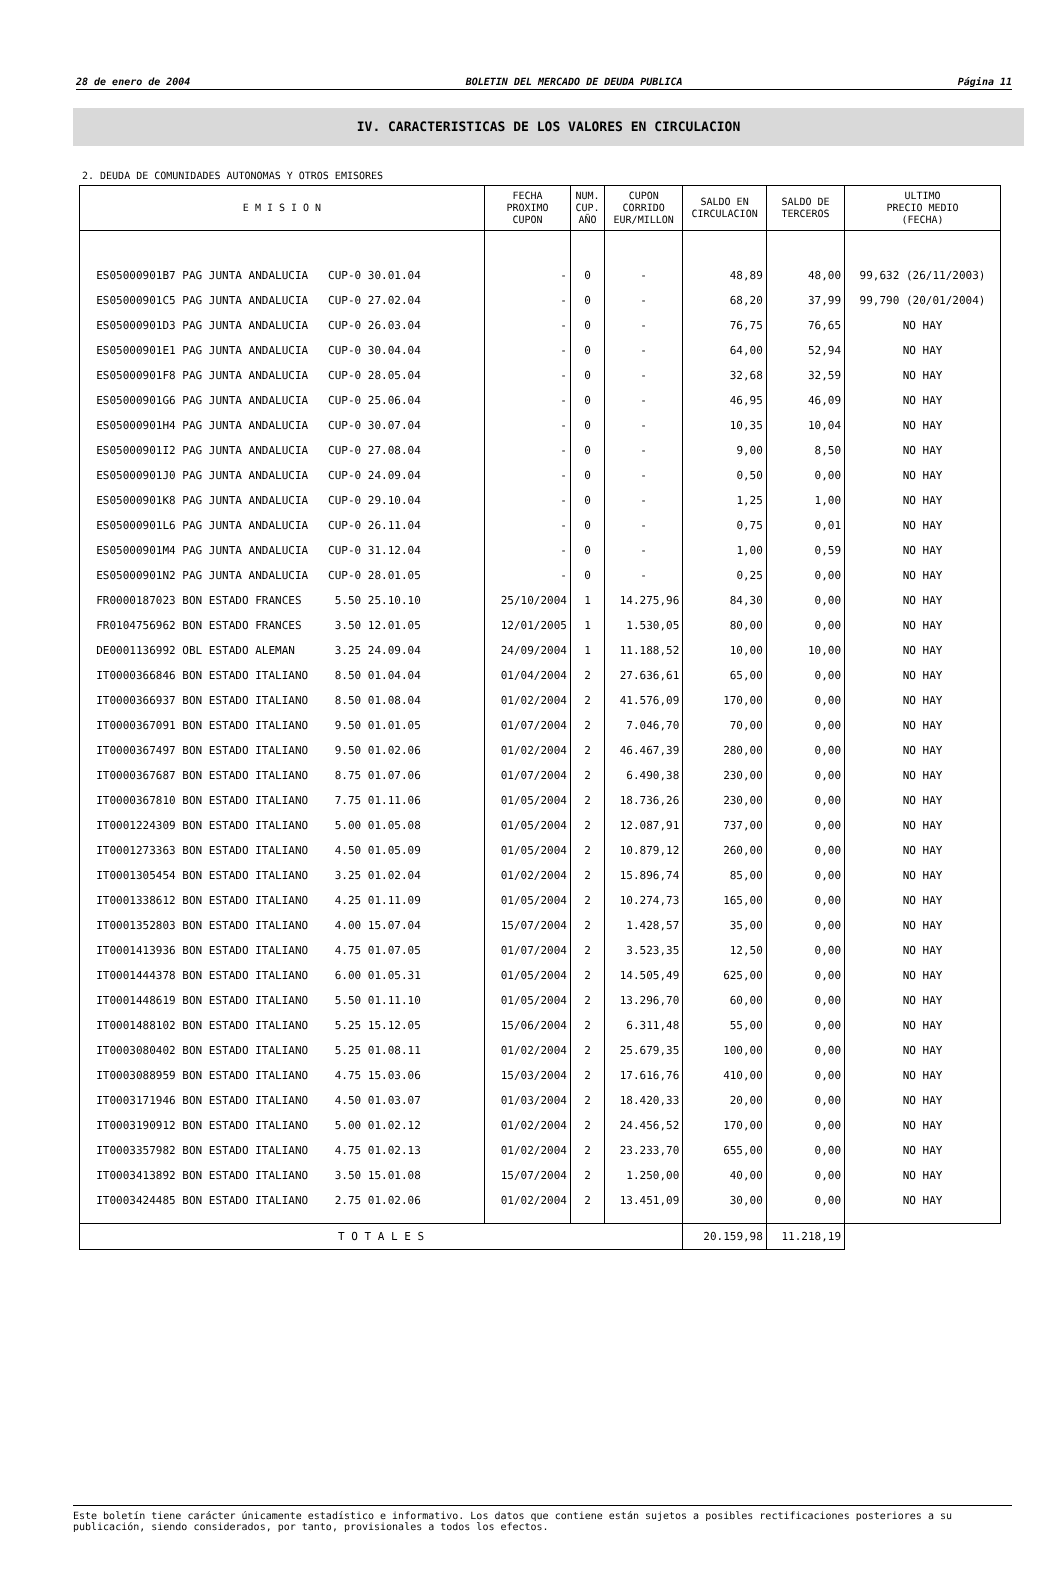28 de enero de 2004 BOLETIN DEL MERCADO DE DEUDA PUBLICA Página 11
IV. CARACTERISTICAS DE LOS VALORES EN CIRCULACION
2. DEUDA DE COMUNIDADES AUTONOMAS Y OTROS EMISORES
| E M I S I O N | FECHA PROXIMO CUPON | NUM. CUP. AÑO | CUPON CORRIDO EUR/MILLON | SALDO EN CIRCULACION | SALDO DE TERCEROS | ULTIMO PRECIO MEDIO (FECHA) |
| --- | --- | --- | --- | --- | --- | --- |
| ES05000901B7 PAG JUNTA ANDALUCIA CUP-0 30.01.04 | - | 0 | - | 48,89 | 48,00 | 99,632 (26/11/2003) |
| ES05000901C5 PAG JUNTA ANDALUCIA CUP-0 27.02.04 | - | 0 | - | 68,20 | 37,99 | 99,790 (20/01/2004) |
| ES05000901D3 PAG JUNTA ANDALUCIA CUP-0 26.03.04 | - | 0 | - | 76,75 | 76,65 | NO HAY |
| ES05000901E1 PAG JUNTA ANDALUCIA CUP-0 30.04.04 | - | 0 | - | 64,00 | 52,94 | NO HAY |
| ES05000901F8 PAG JUNTA ANDALUCIA CUP-0 28.05.04 | - | 0 | - | 32,68 | 32,59 | NO HAY |
| ES05000901G6 PAG JUNTA ANDALUCIA CUP-0 25.06.04 | - | 0 | - | 46,95 | 46,09 | NO HAY |
| ES05000901H4 PAG JUNTA ANDALUCIA CUP-0 30.07.04 | - | 0 | - | 10,35 | 10,04 | NO HAY |
| ES05000901I2 PAG JUNTA ANDALUCIA CUP-0 27.08.04 | - | 0 | - | 9,00 | 8,50 | NO HAY |
| ES05000901J0 PAG JUNTA ANDALUCIA CUP-0 24.09.04 | - | 0 | - | 0,50 | 0,00 | NO HAY |
| ES05000901K8 PAG JUNTA ANDALUCIA CUP-0 29.10.04 | - | 0 | - | 1,25 | 1,00 | NO HAY |
| ES05000901L6 PAG JUNTA ANDALUCIA CUP-0 26.11.04 | - | 0 | - | 0,75 | 0,01 | NO HAY |
| ES05000901M4 PAG JUNTA ANDALUCIA CUP-0 31.12.04 | - | 0 | - | 1,00 | 0,59 | NO HAY |
| ES05000901N2 PAG JUNTA ANDALUCIA CUP-0 28.01.05 | - | 0 | - | 0,25 | 0,00 | NO HAY |
| FR0000187023 BON ESTADO FRANCES 5.50 25.10.10 | 25/10/2004 | 1 | 14.275,96 | 84,30 | 0,00 | NO HAY |
| FR0104756962 BON ESTADO FRANCES 3.50 12.01.05 | 12/01/2005 | 1 | 1.530,05 | 80,00 | 0,00 | NO HAY |
| DE0001136992 OBL ESTADO ALEMAN 3.25 24.09.04 | 24/09/2004 | 1 | 11.188,52 | 10,00 | 10,00 | NO HAY |
| IT0000366846 BON ESTADO ITALIANO 8.50 01.04.04 | 01/04/2004 | 2 | 27.636,61 | 65,00 | 0,00 | NO HAY |
| IT0000366937 BON ESTADO ITALIANO 8.50 01.08.04 | 01/02/2004 | 2 | 41.576,09 | 170,00 | 0,00 | NO HAY |
| IT0000367091 BON ESTADO ITALIANO 9.50 01.01.05 | 01/07/2004 | 2 | 7.046,70 | 70,00 | 0,00 | NO HAY |
| IT0000367497 BON ESTADO ITALIANO 9.50 01.02.06 | 01/02/2004 | 2 | 46.467,39 | 280,00 | 0,00 | NO HAY |
| IT0000367687 BON ESTADO ITALIANO 8.75 01.07.06 | 01/07/2004 | 2 | 6.490,38 | 230,00 | 0,00 | NO HAY |
| IT0000367810 BON ESTADO ITALIANO 7.75 01.11.06 | 01/05/2004 | 2 | 18.736,26 | 230,00 | 0,00 | NO HAY |
| IT0001224309 BON ESTADO ITALIANO 5.00 01.05.08 | 01/05/2004 | 2 | 12.087,91 | 737,00 | 0,00 | NO HAY |
| IT0001273363 BON ESTADO ITALIANO 4.50 01.05.09 | 01/05/2004 | 2 | 10.879,12 | 260,00 | 0,00 | NO HAY |
| IT0001305454 BON ESTADO ITALIANO 3.25 01.02.04 | 01/02/2004 | 2 | 15.896,74 | 85,00 | 0,00 | NO HAY |
| IT0001338612 BON ESTADO ITALIANO 4.25 01.11.09 | 01/05/2004 | 2 | 10.274,73 | 165,00 | 0,00 | NO HAY |
| IT0001352803 BON ESTADO ITALIANO 4.00 15.07.04 | 15/07/2004 | 2 | 1.428,57 | 35,00 | 0,00 | NO HAY |
| IT0001413936 BON ESTADO ITALIANO 4.75 01.07.05 | 01/07/2004 | 2 | 3.523,35 | 12,50 | 0,00 | NO HAY |
| IT0001444378 BON ESTADO ITALIANO 6.00 01.05.31 | 01/05/2004 | 2 | 14.505,49 | 625,00 | 0,00 | NO HAY |
| IT0001448619 BON ESTADO ITALIANO 5.50 01.11.10 | 01/05/2004 | 2 | 13.296,70 | 60,00 | 0,00 | NO HAY |
| IT0001488102 BON ESTADO ITALIANO 5.25 15.12.05 | 15/06/2004 | 2 | 6.311,48 | 55,00 | 0,00 | NO HAY |
| IT0003080402 BON ESTADO ITALIANO 5.25 01.08.11 | 01/02/2004 | 2 | 25.679,35 | 100,00 | 0,00 | NO HAY |
| IT0003088959 BON ESTADO ITALIANO 4.75 15.03.06 | 15/03/2004 | 2 | 17.616,76 | 410,00 | 0,00 | NO HAY |
| IT0003171946 BON ESTADO ITALIANO 4.50 01.03.07 | 01/03/2004 | 2 | 18.420,33 | 20,00 | 0,00 | NO HAY |
| IT0003190912 BON ESTADO ITALIANO 5.00 01.02.12 | 01/02/2004 | 2 | 24.456,52 | 170,00 | 0,00 | NO HAY |
| IT0003357982 BON ESTADO ITALIANO 4.75 01.02.13 | 01/02/2004 | 2 | 23.233,70 | 655,00 | 0,00 | NO HAY |
| IT0003413892 BON ESTADO ITALIANO 3.50 15.01.08 | 15/07/2004 | 2 | 1.250,00 | 40,00 | 0,00 | NO HAY |
| IT0003424485 BON ESTADO ITALIANO 2.75 01.02.06 | 01/02/2004 | 2 | 13.451,09 | 30,00 | 0,00 | NO HAY |
| T O T A L E S | | | | 20.159,98 | 11.218,19 | |
Este boletín tiene carácter únicamente estadístico e informativo. Los datos que contiene están sujetos a posibles rectificaciones posteriores a su publicación, siendo considerados, por tanto, provisionales a todos los efectos.